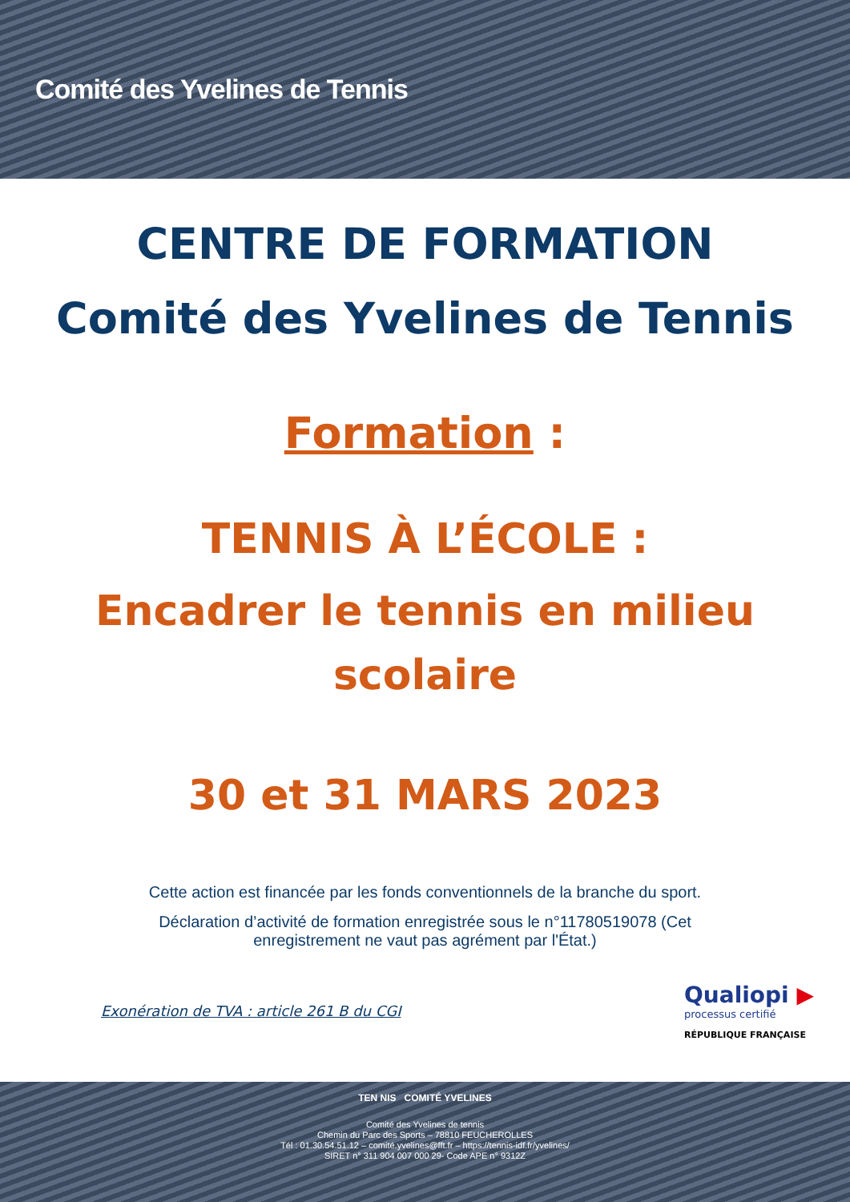Comité des Yvelines de Tennis
CENTRE DE FORMATION
Comité des Yvelines de Tennis
Formation :
TENNIS À L’ÉCOLE :
Encadrer le tennis en milieu
scolaire
30 et 31 MARS 2023
Cette action est financée par les fonds conventionnels de la branche du sport.
Déclaration d’activité de formation enregistrée sous le n°11780519078 (Cet
enregistrement ne vaut pas agrément par l'État.)
Exonération de TVA : article 261 B du CGI
Qualiopi ▶
processus certifié
RÉPUBLIQUE FRANÇAISE
TEN NIS COMITÉ YVELINES
Comité des Yvelines de tennis
Chemin du Parc des Sports – 78810 FEUCHEROLLES
Tél : 01.30.54.51.12 – comité.yvelines@fft.fr – https://tennis-idf.fr/yvelines/
SIRET n° 311 904 007 000 29- Code APE n° 9312Z